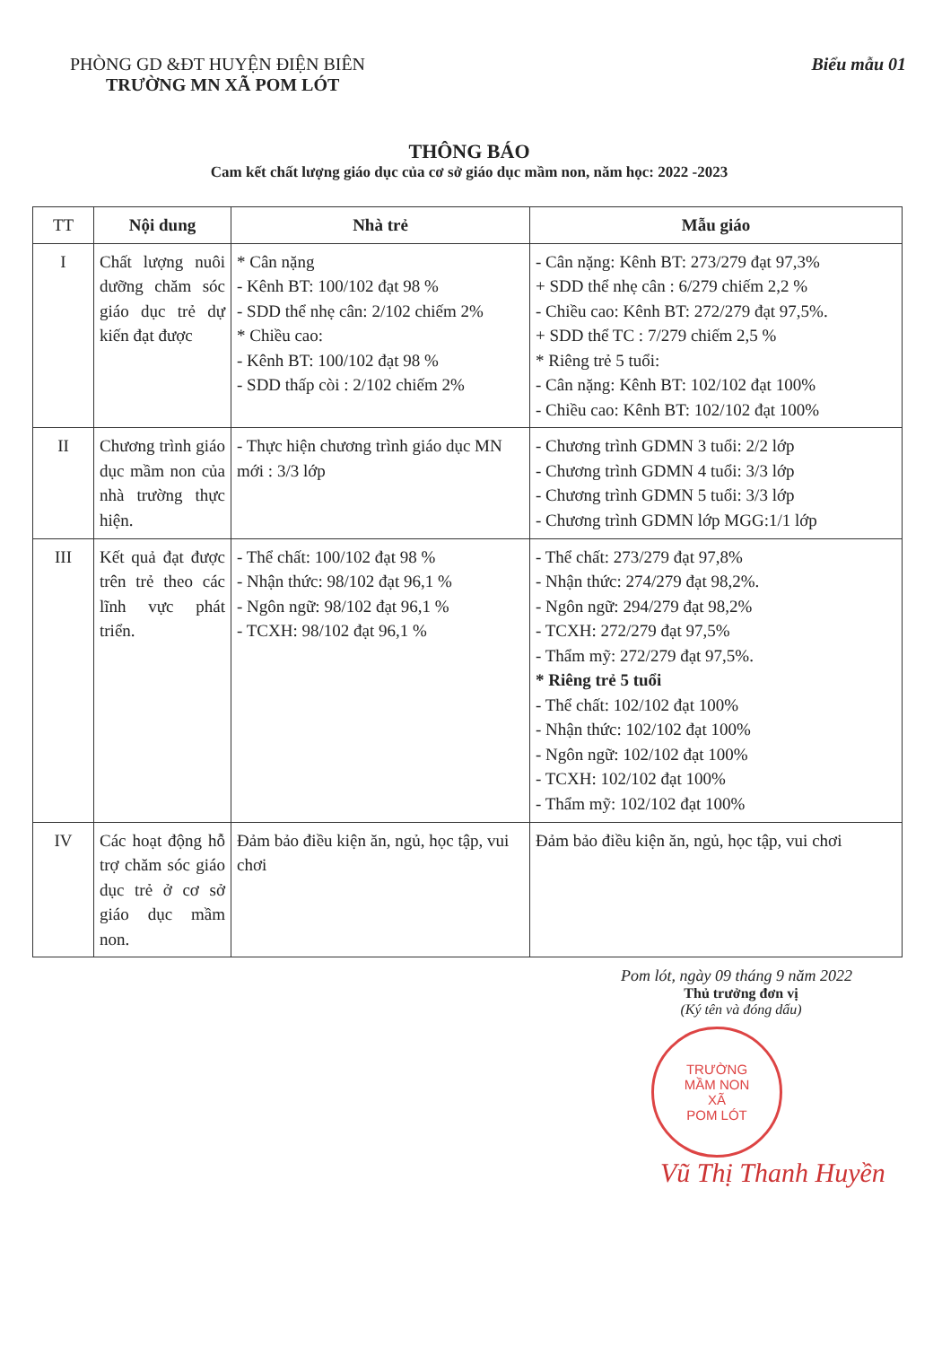PHÒNG GD &ĐT HUYỆN ĐIỆN BIÊN
TRƯỜNG MN XÃ POM LÓT
Biểu mẫu 01
THÔNG BÁO
Cam kết chất lượng giáo dục của cơ sở giáo dục mầm non, năm học: 2022 -2023
| TT | Nội dung | Nhà trẻ | Mẫu giáo |
| --- | --- | --- | --- |
| I | Chất lượng nuôi dưỡng chăm sóc giáo dục trẻ dự kiến đạt được | * Cân nặng - Kênh BT: 100/102 đạt 98 % - SDD thể nhẹ cân: 2/102 chiếm 2% * Chiều cao: - Kênh BT: 100/102 đạt 98 % - SDD thấp còi : 2/102 chiếm 2% | - Cân nặng: Kênh BT: 273/279 đạt 97,3% + SDD thể nhẹ cân : 6/279 chiếm 2,2 % - Chiều cao: Kênh BT: 272/279 đạt 97,5%. + SDD thể TC : 7/279 chiếm 2,5 % * Riêng trẻ 5 tuổi: - Cân nặng: Kênh BT: 102/102 đạt 100% - Chiều cao: Kênh BT: 102/102 đạt 100% |
| II | Chương trình giáo dục mầm non của nhà trường thực hiện. | - Thực hiện chương trình giáo dục MN mới : 3/3 lớp | - Chương trình GDMN 3 tuổi: 2/2 lớp - Chương trình GDMN 4 tuổi: 3/3 lớp - Chương trình GDMN 5 tuổi: 3/3 lớp - Chương trình GDMN lớp MGG:1/1 lớp |
| III | Kết quả đạt được trên trẻ theo các lĩnh vực phát triển. | - Thể chất: 100/102 đạt 98 % - Nhận thức: 98/102 đạt 96,1 % - Ngôn ngữ: 98/102 đạt 96,1 % - TCXH: 98/102 đạt 96,1 % | - Thể chất: 273/279 đạt 97,8% - Nhận thức: 274/279 đạt 98,2%. - Ngôn ngữ: 294/279 đạt 98,2% - TCXH: 272/279 đạt 97,5% - Thẩm mỹ: 272/279 đạt 97,5%. * Riêng trẻ 5 tuổi - Thể chất: 102/102 đạt 100% - Nhận thức: 102/102 đạt 100% - Ngôn ngữ: 102/102 đạt 100% - TCXH: 102/102 đạt 100% - Thẩm mỹ: 102/102 đạt 100% |
| IV | Các hoạt động hỗ trợ chăm sóc giáo dục trẻ ở cơ sở giáo dục mầm non. | Đảm bảo điều kiện ăn, ngủ, học tập, vui chơi | Đảm bảo điều kiện ăn, ngủ, học tập, vui chơi |
Pom lót, ngày 09 tháng 9 năm 2022
Thủ trưởng đơn vị
(Ký tên và đóng dấu)
TRƯỜNG
MẦM NON
XÃ
POM LÓT
Vũ Thị Thanh Huyền